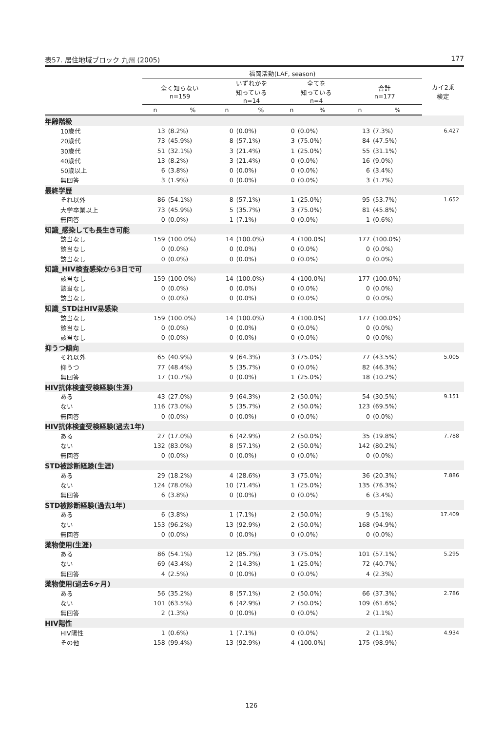表57. 居住地域ブロック 九州 (2005) 177
| | 福岡活動(LAF, season) | | | | | | | | カイ2乗 検定 |
| --- | --- | --- | --- | --- | --- | --- | --- | --- | --- |
| | 全く知らない n=159 | | いずれかを 知っている n=14 | | 全てを 知っている n=4 | | 合計 n=177 | | |
| | n | % | n | % | n | % | n | % | |
| 年齢階級 | | | | | | | | | |
| 10歳代 | 13 | (8.2%) | 0 | (0.0%) | 0 | (0.0%) | 13 | (7.3%) | 6.427 |
| 20歳代 | 73 | (45.9%) | 8 | (57.1%) | 3 | (75.0%) | 84 | (47.5%) | |
| 30歳代 | 51 | (32.1%) | 3 | (21.4%) | 1 | (25.0%) | 55 | (31.1%) | |
| 40歳代 | 13 | (8.2%) | 3 | (21.4%) | 0 | (0.0%) | 16 | (9.0%) | |
| 50歳以上 | 6 | (3.8%) | 0 | (0.0%) | 0 | (0.0%) | 6 | (3.4%) | |
| 無回答 | 3 | (1.9%) | 0 | (0.0%) | 0 | (0.0%) | 3 | (1.7%) | |
| 最終学歴 | | | | | | | | | |
| それ以外 | 86 | (54.1%) | 8 | (57.1%) | 1 | (25.0%) | 95 | (53.7%) | 1.652 |
| 大学卒業以上 | 73 | (45.9%) | 5 | (35.7%) | 3 | (75.0%) | 81 | (45.8%) | |
| 無回答 | 0 | (0.0%) | 1 | (7.1%) | 0 | (0.0%) | 1 | (0.6%) | |
| 知識_感染しても長生き可能 | | | | | | | | | |
| 該当なし | 159 | (100.0%) | 14 | (100.0%) | 4 | (100.0%) | 177 | (100.0%) | |
| 該当なし | 0 | (0.0%) | 0 | (0.0%) | 0 | (0.0%) | 0 | (0.0%) | |
| 該当なし | 0 | (0.0%) | 0 | (0.0%) | 0 | (0.0%) | 0 | (0.0%) | |
| 知識_HIV検査感染から3日で可 | | | | | | | | | |
| 該当なし | 159 | (100.0%) | 14 | (100.0%) | 4 | (100.0%) | 177 | (100.0%) | |
| 該当なし | 0 | (0.0%) | 0 | (0.0%) | 0 | (0.0%) | 0 | (0.0%) | |
| 該当なし | 0 | (0.0%) | 0 | (0.0%) | 0 | (0.0%) | 0 | (0.0%) | |
| 知識_STDはHIV易感染 | | | | | | | | | |
| 該当なし | 159 | (100.0%) | 14 | (100.0%) | 4 | (100.0%) | 177 | (100.0%) | |
| 該当なし | 0 | (0.0%) | 0 | (0.0%) | 0 | (0.0%) | 0 | (0.0%) | |
| 該当なし | 0 | (0.0%) | 0 | (0.0%) | 0 | (0.0%) | 0 | (0.0%) | |
| 抑うつ傾向 | | | | | | | | | |
| それ以外 | 65 | (40.9%) | 9 | (64.3%) | 3 | (75.0%) | 77 | (43.5%) | 5.005 |
| 抑うつ | 77 | (48.4%) | 5 | (35.7%) | 0 | (0.0%) | 82 | (46.3%) | |
| 無回答 | 17 | (10.7%) | 0 | (0.0%) | 1 | (25.0%) | 18 | (10.2%) | |
| HIV抗体検査受検経験(生涯) | | | | | | | | | |
| ある | 43 | (27.0%) | 9 | (64.3%) | 2 | (50.0%) | 54 | (30.5%) | 9.151 |
| ない | 116 | (73.0%) | 5 | (35.7%) | 2 | (50.0%) | 123 | (69.5%) | |
| 無回答 | 0 | (0.0%) | 0 | (0.0%) | 0 | (0.0%) | 0 | (0.0%) | |
| HIV抗体検査受検経験(過去1年) | | | | | | | | | |
| ある | 27 | (17.0%) | 6 | (42.9%) | 2 | (50.0%) | 35 | (19.8%) | 7.788 |
| ない | 132 | (83.0%) | 8 | (57.1%) | 2 | (50.0%) | 142 | (80.2%) | |
| 無回答 | 0 | (0.0%) | 0 | (0.0%) | 0 | (0.0%) | 0 | (0.0%) | |
| STD被診断経験(生涯) | | | | | | | | | |
| ある | 29 | (18.2%) | 4 | (28.6%) | 3 | (75.0%) | 36 | (20.3%) | 7.886 |
| ない | 124 | (78.0%) | 10 | (71.4%) | 1 | (25.0%) | 135 | (76.3%) | |
| 無回答 | 6 | (3.8%) | 0 | (0.0%) | 0 | (0.0%) | 6 | (3.4%) | |
| STD被診断経験(過去1年) | | | | | | | | | |
| ある | 6 | (3.8%) | 1 | (7.1%) | 2 | (50.0%) | 9 | (5.1%) | 17.409 |
| ない | 153 | (96.2%) | 13 | (92.9%) | 2 | (50.0%) | 168 | (94.9%) | |
| 無回答 | 0 | (0.0%) | 0 | (0.0%) | 0 | (0.0%) | 0 | (0.0%) | |
| 薬物使用(生涯) | | | | | | | | | |
| ある | 86 | (54.1%) | 12 | (85.7%) | 3 | (75.0%) | 101 | (57.1%) | 5.295 |
| ない | 69 | (43.4%) | 2 | (14.3%) | 1 | (25.0%) | 72 | (40.7%) | |
| 無回答 | 4 | (2.5%) | 0 | (0.0%) | 0 | (0.0%) | 4 | (2.3%) | |
| 薬物使用(過去6ヶ月) | | | | | | | | | |
| ある | 56 | (35.2%) | 8 | (57.1%) | 2 | (50.0%) | 66 | (37.3%) | 2.786 |
| ない | 101 | (63.5%) | 6 | (42.9%) | 2 | (50.0%) | 109 | (61.6%) | |
| 無回答 | 2 | (1.3%) | 0 | (0.0%) | 0 | (0.0%) | 2 | (1.1%) | |
| HIV陽性 | | | | | | | | | |
| HIV陽性 | 1 | (0.6%) | 1 | (7.1%) | 0 | (0.0%) | 2 | (1.1%) | 4.934 |
| その他 | 158 | (99.4%) | 13 | (92.9%) | 4 | (100.0%) | 175 | (98.9%) | |
126